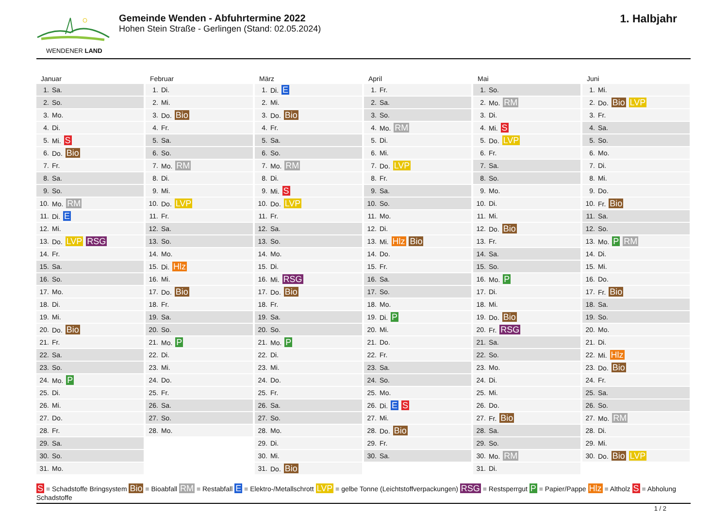WENDENER LAND
Gemeinde Wenden - Abfuhrtermine 2022
Hohen Stein Straße - Gerlingen (Stand: 02.05.2024)
1. Halbjahr
Januar
| 1. | Sa. |
| 2. | So. |
| 3. | Mo. |
| 4. | Di. |
| 5. | Mi. S |
| 6. | Do. Bio |
| 7. | Fr. |
| 8. | Sa. |
| 9. | So. |
| 10. | Mo. RM |
| 11. | Di. E |
| 12. | Mi. |
| 13. | Do. LVP RSG |
| 14. | Fr. |
| 15. | Sa. |
| 16. | So. |
| 17. | Mo. |
| 18. | Di. |
| 19. | Mi. |
| 20. | Do. Bio |
| 21. | Fr. |
| 22. | Sa. |
| 23. | So. |
| 24. | Mo. P |
| 25. | Di. |
| 26. | Mi. |
| 27. | Do. |
| 28. | Fr. |
| 29. | Sa. |
| 30. | So. |
| 31. | Mo. |
Februar
| 1. | Di. |
| 2. | Mi. |
| 3. | Do. Bio |
| 4. | Fr. |
| 5. | Sa. |
| 6. | So. |
| 7. | Mo. RM |
| 8. | Di. |
| 9. | Mi. |
| 10. | Do. LVP |
| 11. | Fr. |
| 12. | Sa. |
| 13. | So. |
| 14. | Mo. |
| 15. | Di. Hlz |
| 16. | Mi. |
| 17. | Do. Bio |
| 18. | Fr. |
| 19. | Sa. |
| 20. | So. |
| 21. | Mo. P |
| 22. | Di. |
| 23. | Mi. |
| 24. | Do. |
| 25. | Fr. |
| 26. | Sa. |
| 27. | So. |
| 28. | Mo. |
März
| 1. | Di. E |
| 2. | Mi. |
| 3. | Do. Bio |
| 4. | Fr. |
| 5. | Sa. |
| 6. | So. |
| 7. | Mo. RM |
| 8. | Di. |
| 9. | Mi. S |
| 10. | Do. LVP |
| 11. | Fr. |
| 12. | Sa. |
| 13. | So. |
| 14. | Mo. |
| 15. | Di. |
| 16. | Mi. RSG |
| 17. | Do. Bio |
| 18. | Fr. |
| 19. | Sa. |
| 20. | So. |
| 21. | Mo. P |
| 22. | Di. |
| 23. | Mi. |
| 24. | Do. |
| 25. | Fr. |
| 26. | Sa. |
| 27. | So. |
| 28. | Mo. |
| 29. | Di. |
| 30. | Mi. |
| 31. | Do. Bio |
April
| 1. | Fr. |
| 2. | Sa. |
| 3. | So. |
| 4. | Mo. RM |
| 5. | Di. |
| 6. | Mi. |
| 7. | Do. LVP |
| 8. | Fr. |
| 9. | Sa. |
| 10. | So. |
| 11. | Mo. |
| 12. | Di. |
| 13. | Mi. Hlz Bio |
| 14. | Do. |
| 15. | Fr. |
| 16. | Sa. |
| 17. | So. |
| 18. | Mo. |
| 19. | Di. P |
| 20. | Mi. |
| 21. | Do. |
| 22. | Fr. |
| 23. | Sa. |
| 24. | So. |
| 25. | Mo. |
| 26. | Di. E S |
| 27. | Mi. |
| 28. | Do. Bio |
| 29. | Fr. |
| 30. | Sa. |
Mai
| 1. | So. |
| 2. | Mo. RM |
| 3. | Di. |
| 4. | Mi. S |
| 5. | Do. LVP |
| 6. | Fr. |
| 7. | Sa. |
| 8. | So. |
| 9. | Mo. |
| 10. | Di. |
| 11. | Mi. |
| 12. | Do. Bio |
| 13. | Fr. |
| 14. | Sa. |
| 15. | So. |
| 16. | Mo. P |
| 17. | Di. |
| 18. | Mi. |
| 19. | Do. Bio |
| 20. | Fr. RSG |
| 21. | Sa. |
| 22. | So. |
| 23. | Mo. |
| 24. | Di. |
| 25. | Mi. |
| 26. | Do. |
| 27. | Fr. Bio |
| 28. | Sa. |
| 29. | So. |
| 30. | Mo. RM |
| 31. | Di. |
Juni
| 1. | Mi. |
| 2. | Do. Bio LVP |
| 3. | Fr. |
| 4. | Sa. |
| 5. | So. |
| 6. | Mo. |
| 7. | Di. |
| 8. | Mi. |
| 9. | Do. |
| 10. | Fr. Bio |
| 11. | Sa. |
| 12. | So. |
| 13. | Mo. P RM |
| 14. | Di. |
| 15. | Mi. |
| 16. | Do. |
| 17. | Fr. Bio |
| 18. | Sa. |
| 19. | So. |
| 20. | Mo. |
| 21. | Di. |
| 22. | Mi. Hlz |
| 23. | Do. Bio |
| 24. | Fr. |
| 25. | Sa. |
| 26. | So. |
| 27. | Mo. RM |
| 28. | Di. |
| 29. | Mi. |
| 30. | Do. Bio LVP |
S = Schadstoffe Bringsystem Bio = Bioabfall RM = Restabfall E = Elektro-/Metallschrott LVP = gelbe Tonne (Leichtstoffverpackungen) RSG = Restsperrgut P = Papier/Pappe Hlz = Altholz S = Abholung Schadstoffe
1 / 2